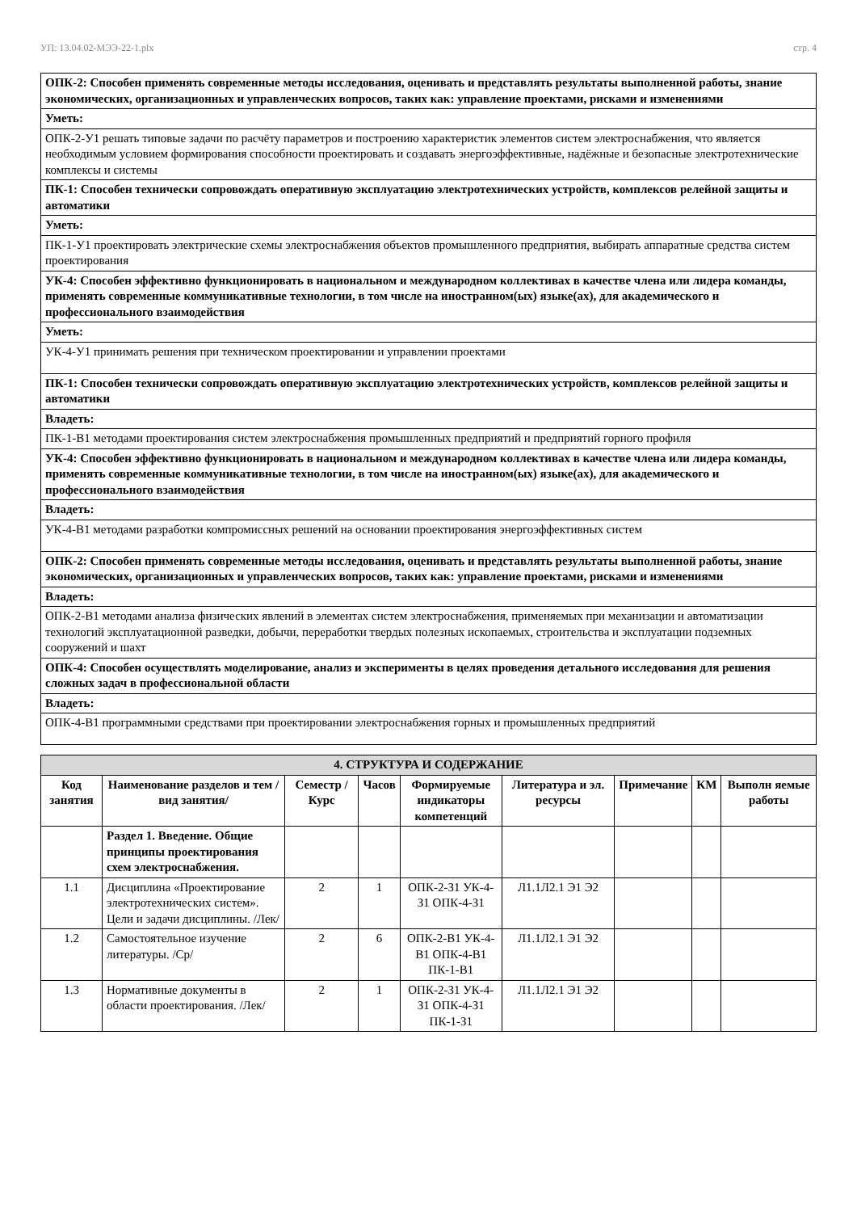УП: 13.04.02-МЭЭ-22-1.plx стр. 4
| ОПК-2: Способен применять современные методы исследования, оценивать и представлять результаты выполненной работы, знание экономических, организационных и управленческих вопросов, таких как: управление проектами, рисками и изменениями |
| Уметь: |
| ОПК-2-У1 решать типовые задачи по расчёту параметров и построению характеристик элементов систем электроснабжения, что является необходимым условием формирования способности проектировать и создавать энергоэффективные, надёжные и безопасные электротехнические комплексы и системы |
| ПК-1: Способен технически сопровождать оперативную эксплуатацию электротехнических устройств, комплексов релейной защиты и автоматики |
| Уметь: |
| ПК-1-У1 проектировать электрические схемы электроснабжения объектов промышленного предприятия, выбирать аппаратные средства систем проектирования |
| УК-4: Способен эффективно функционировать в национальном и международном коллективах в качестве члена или лидера команды, применять современные коммуникативные технологии, в том числе на иностранном(ых) языке(ах), для академического и профессионального взаимодействия |
| Уметь: |
| УК-4-У1 принимать решения при техническом проектировании и управлении проектами |
| ПК-1: Способен технически сопровождать оперативную эксплуатацию электротехнических устройств, комплексов релейной защиты и автоматики |
| Владеть: |
| ПК-1-В1 методами проектирования систем электроснабжения промышленных предприятий и предприятий горного профиля |
| УК-4: Способен эффективно функционировать в национальном и международном коллективах в качестве члена или лидера команды, применять современные коммуникативные технологии, в том числе на иностранном(ых) языке(ах), для академического и профессионального взаимодействия |
| Владеть: |
| УК-4-В1 методами разработки компромиссных решений на основании проектирования энергоэффективных систем |
| ОПК-2: Способен применять современные методы исследования, оценивать и представлять результаты выполненной работы, знание экономических, организационных и управленческих вопросов, таких как: управление проектами, рисками и изменениями |
| Владеть: |
| ОПК-2-В1 методами анализа физических явлений в элементах систем электроснабжения, применяемых при механизации и автоматизации технологий эксплуатационной разведки, добычи, переработки твердых полезных ископаемых, строительства и эксплуатации подземных сооружений и шахт |
| ОПК-4: Способен осуществлять моделирование, анализ и эксперименты в целях проведения детального исследования для решения сложных задач в профессиональной области |
| Владеть: |
| ОПК-4-В1 программными средствами при проектировании электроснабжения горных и промышленных предприятий |
| 4. СТРУКТУРА И СОДЕРЖАНИЕ | | | | | | | | |
| --- | --- | --- | --- | --- | --- | --- | --- | --- |
| Код занятия | Наименование разделов и тем /вид занятия/ | Семестр / Курс | Часов | Формируемые индикаторы компетенций | Литература и эл. ресурсы | Примечание | КМ | Выполн яемые работы |
| | Раздел 1. Введение. Общие принципы проектирования схем электроснабжения. | | | | | | | |
| 1.1 | Дисциплина «Проектирование электротехнических систем». Цели и задачи дисциплины. /Лек/ | 2 | 1 | ОПК-2-З1 УК-4-З1 ОПК-4-З1 | Л1.1Л2.1 Э1 Э2 | | | |
| 1.2 | Самостоятельное изучение литературы. /Ср/ | 2 | 6 | ОПК-2-В1 УК-4-В1 ОПК-4-В1 ПК-1-В1 | Л1.1Л2.1 Э1 Э2 | | | |
| 1.3 | Нормативные документы в области проектирования. /Лек/ | 2 | 1 | ОПК-2-З1 УК-4-З1 ОПК-4-З1 ПК-1-З1 | Л1.1Л2.1 Э1 Э2 | | | |